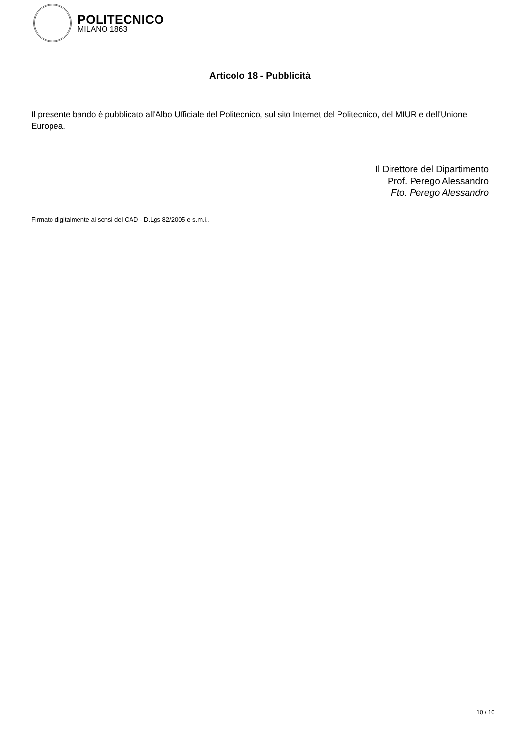POLITECNICO
MILANO 1863
Articolo 18 - Pubblicità
Il presente bando è pubblicato all'Albo Ufficiale del Politecnico, sul sito Internet del Politecnico, del MIUR e dell'Unione Europea.
Il Direttore del Dipartimento
Prof. Perego Alessandro
Fto. Perego Alessandro
Firmato digitalmente ai sensi del CAD - D.Lgs 82/2005 e s.m.i..
10 / 10